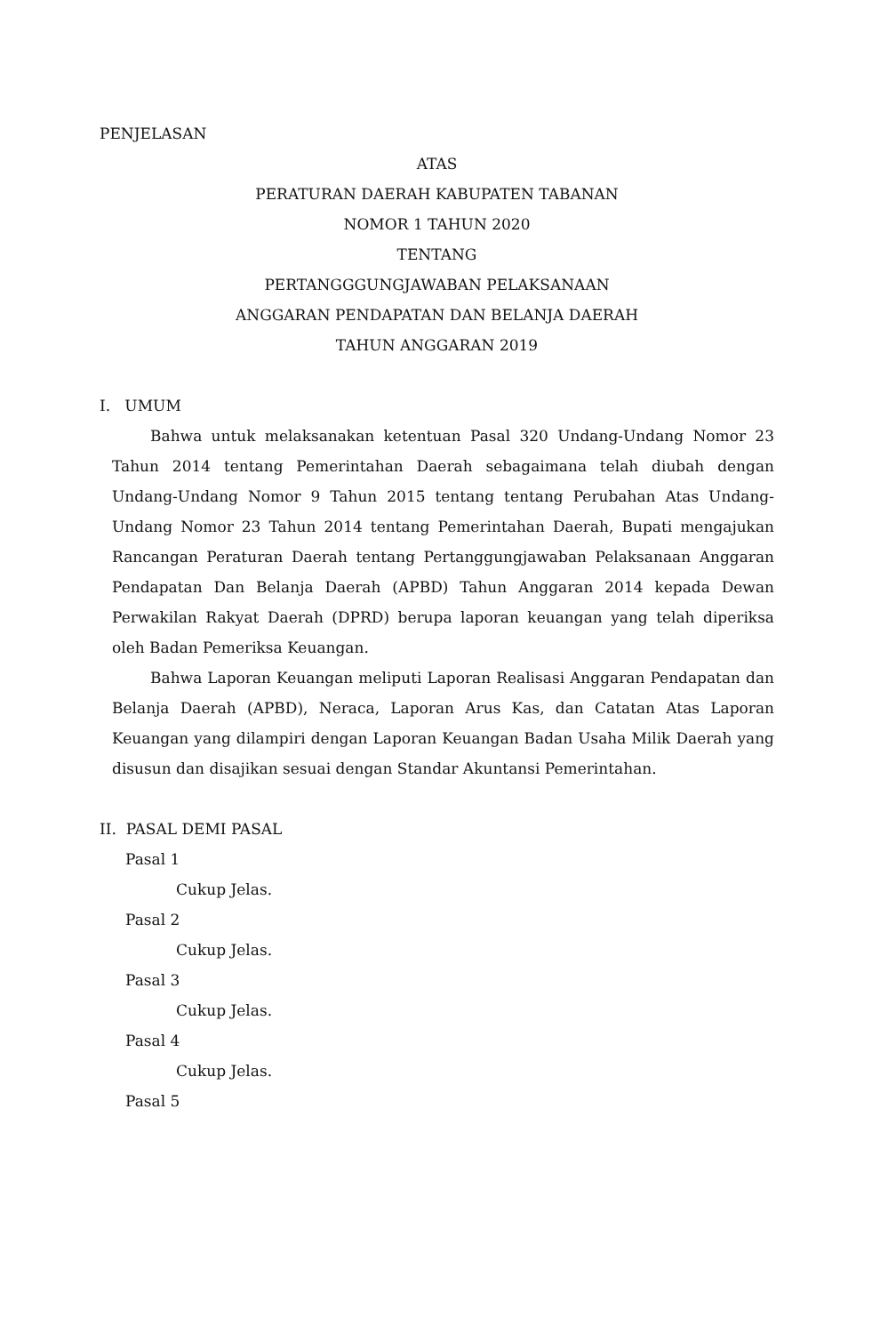PENJELASAN
ATAS
PERATURAN DAERAH KABUPATEN TABANAN
NOMOR 1 TAHUN 2020
TENTANG
PERTANGGGUNGJAWABAN PELAKSANAAN
ANGGARAN PENDAPATAN DAN BELANJA DAERAH
TAHUN ANGGARAN 2019
I. UMUM
Bahwa untuk melaksanakan ketentuan Pasal 320 Undang-Undang Nomor 23 Tahun 2014 tentang Pemerintahan Daerah sebagaimana telah diubah dengan Undang-Undang Nomor 9 Tahun 2015 tentang tentang Perubahan Atas Undang-Undang Nomor 23 Tahun 2014 tentang Pemerintahan Daerah, Bupati mengajukan Rancangan Peraturan Daerah tentang Pertanggungjawaban Pelaksanaan Anggaran Pendapatan Dan Belanja Daerah (APBD) Tahun Anggaran 2014 kepada Dewan Perwakilan Rakyat Daerah (DPRD) berupa laporan keuangan yang telah diperiksa oleh Badan Pemeriksa Keuangan.
Bahwa Laporan Keuangan meliputi Laporan Realisasi Anggaran Pendapatan dan Belanja Daerah (APBD), Neraca, Laporan Arus Kas, dan Catatan Atas Laporan Keuangan yang dilampiri dengan Laporan Keuangan Badan Usaha Milik Daerah yang disusun dan disajikan sesuai dengan Standar Akuntansi Pemerintahan.
II. PASAL DEMI PASAL
Pasal 1
Cukup Jelas.
Pasal 2
Cukup Jelas.
Pasal 3
Cukup Jelas.
Pasal 4
Cukup Jelas.
Pasal 5